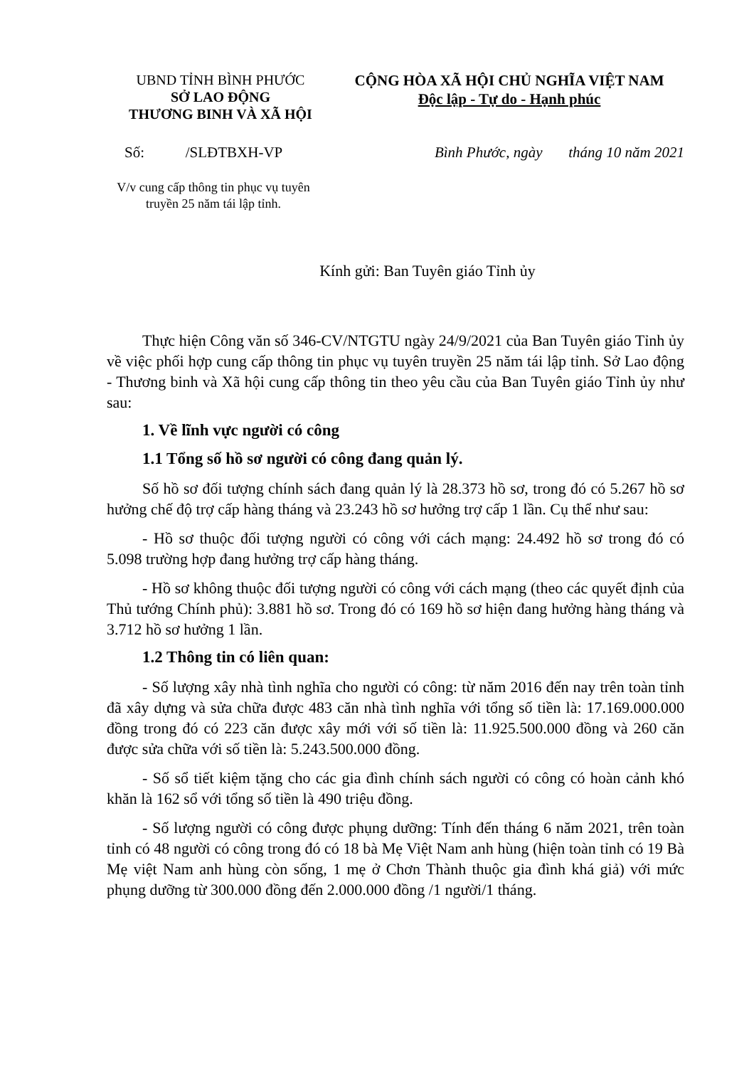UBND TỈNH BÌNH PHƯỚC
SỞ LAO ĐỘNG
THƯƠNG BINH VÀ XÃ HỘI
CỘNG HÒA XÃ HỘI CHỦ NGHĨA VIỆT NAM
Độc lập - Tự do - Hạnh phúc
Số: /SLĐTBXH-VP Bình Phước, ngày tháng 10 năm 2021
V/v cung cấp thông tin phục vụ tuyên truyền 25 năm tái lập tỉnh.
Kính gửi: Ban Tuyên giáo Tỉnh ủy
Thực hiện Công văn số 346-CV/NTGTU ngày 24/9/2021 của Ban Tuyên giáo Tỉnh ủy về việc phối hợp cung cấp thông tin phục vụ tuyên truyền 25 năm tái lập tỉnh. Sở Lao động - Thương binh và Xã hội cung cấp thông tin theo yêu cầu của Ban Tuyên giáo Tỉnh ủy như sau:
1. Về lĩnh vực người có công
1.1 Tổng số hồ sơ người có công đang quản lý.
Số hồ sơ đối tượng chính sách đang quản lý là 28.373 hồ sơ, trong đó có 5.267 hồ sơ hưởng chế độ trợ cấp hàng tháng và 23.243 hồ sơ hưởng trợ cấp 1 lần. Cụ thể như sau:
- Hồ sơ thuộc đối tượng người có công với cách mạng: 24.492 hồ sơ trong đó có 5.098 trường hợp đang hưởng trợ cấp hàng tháng.
- Hồ sơ không thuộc đối tượng người có công với cách mạng (theo các quyết định của Thủ tướng Chính phủ): 3.881 hồ sơ. Trong đó có 169 hồ sơ hiện đang hưởng hàng tháng và 3.712 hồ sơ hưởng 1 lần.
1.2 Thông tin có liên quan:
- Số lượng xây nhà tình nghĩa cho người có công: từ năm 2016 đến nay trên toàn tỉnh đã xây dựng và sửa chữa được 483 căn nhà tình nghĩa với tổng số tiền là: 17.169.000.000 đồng trong đó có 223 căn được xây mới với số tiền là: 11.925.500.000 đồng và 260 căn được sửa chữa với số tiền là: 5.243.500.000 đồng.
- Số sổ tiết kiệm tặng cho các gia đình chính sách người có công có hoàn cảnh khó khăn là 162 sổ với tổng số tiền là 490 triệu đồng.
- Số lượng người có công được phụng dưỡng: Tính đến tháng 6 năm 2021, trên toàn tỉnh có 48 người có công trong đó có 18 bà Mẹ Việt Nam anh hùng (hiện toàn tỉnh có 19 Bà Mẹ việt Nam anh hùng còn sống, 1 mẹ ở Chơn Thành thuộc gia đình khá giả) với mức phụng dưỡng từ 300.000 đồng đến 2.000.000 đồng /1 người/1 tháng.